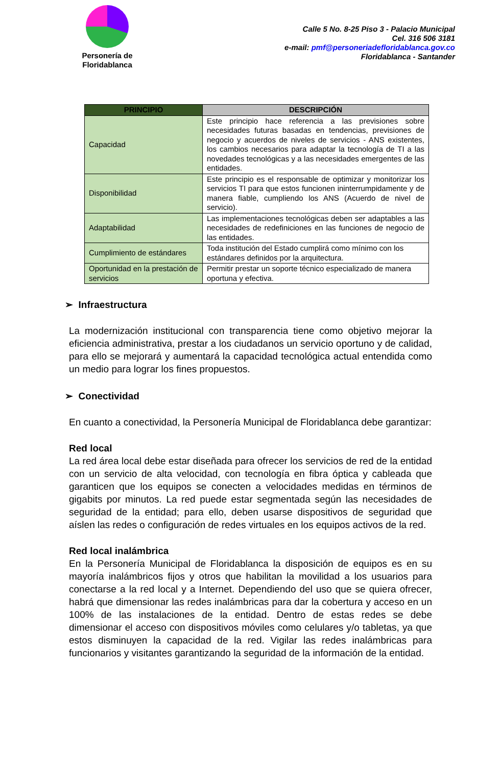Personería de
Floridablanca
Calle 5 No. 8-25 Piso 3 - Palacio Municipal
Cel. 316 506 3181
e-mail: pmf@personeriadefloridablanca.gov.co
Floridablanca - Santander
| PRINCIPIO | DESCRIPCIÓN |
| --- | --- |
| Capacidad | Este principio hace referencia a las previsiones sobre necesidades futuras basadas en tendencias, previsiones de negocio y acuerdos de niveles de servicios - ANS existentes, los cambios necesarios para adaptar la tecnología de TI a las novedades tecnológicas y a las necesidades emergentes de las entidades. |
| Disponibilidad | Este principio es el responsable de optimizar y monitorizar los servicios TI para que estos funcionen ininterrumpidamente y de manera fiable, cumpliendo los ANS (Acuerdo de nivel de servicio). |
| Adaptabilidad | Las implementaciones tecnológicas deben ser adaptables a las necesidades de redefiniciones en las funciones de negocio de las entidades. |
| Cumplimiento de estándares | Toda institución del Estado cumplirá como mínimo con los estándares definidos por la arquitectura. |
| Oportunidad en la prestación de servicios | Permitir prestar un soporte técnico especializado de manera oportuna y efectiva. |
➢ Infraestructura
La modernización institucional con transparencia tiene como objetivo mejorar la eficiencia administrativa, prestar a los ciudadanos un servicio oportuno y de calidad, para ello se mejorará y aumentará la capacidad tecnológica actual entendida como un medio para lograr los fines propuestos.
➢ Conectividad
En cuanto a conectividad, la Personería Municipal de Floridablanca debe garantizar:
Red local
La red área local debe estar diseñada para ofrecer los servicios de red de la entidad con un servicio de alta velocidad, con tecnología en fibra óptica y cableada que garanticen que los equipos se conecten a velocidades medidas en términos de gigabits por minutos. La red puede estar segmentada según las necesidades de seguridad de la entidad; para ello, deben usarse dispositivos de seguridad que aíslen las redes o configuración de redes virtuales en los equipos activos de la red.
Red local inalámbrica
En la Personería Municipal de Floridablanca la disposición de equipos es en su mayoría inalámbricos fijos y otros que habilitan la movilidad a los usuarios para conectarse a la red local y a Internet. Dependiendo del uso que se quiera ofrecer, habrá que dimensionar las redes inalámbricas para dar la cobertura y acceso en un 100% de las instalaciones de la entidad. Dentro de estas redes se debe dimensionar el acceso con dispositivos móviles como celulares y/o tabletas, ya que estos disminuyen la capacidad de la red. Vigilar las redes inalámbricas para funcionarios y visitantes garantizando la seguridad de la información de la entidad.